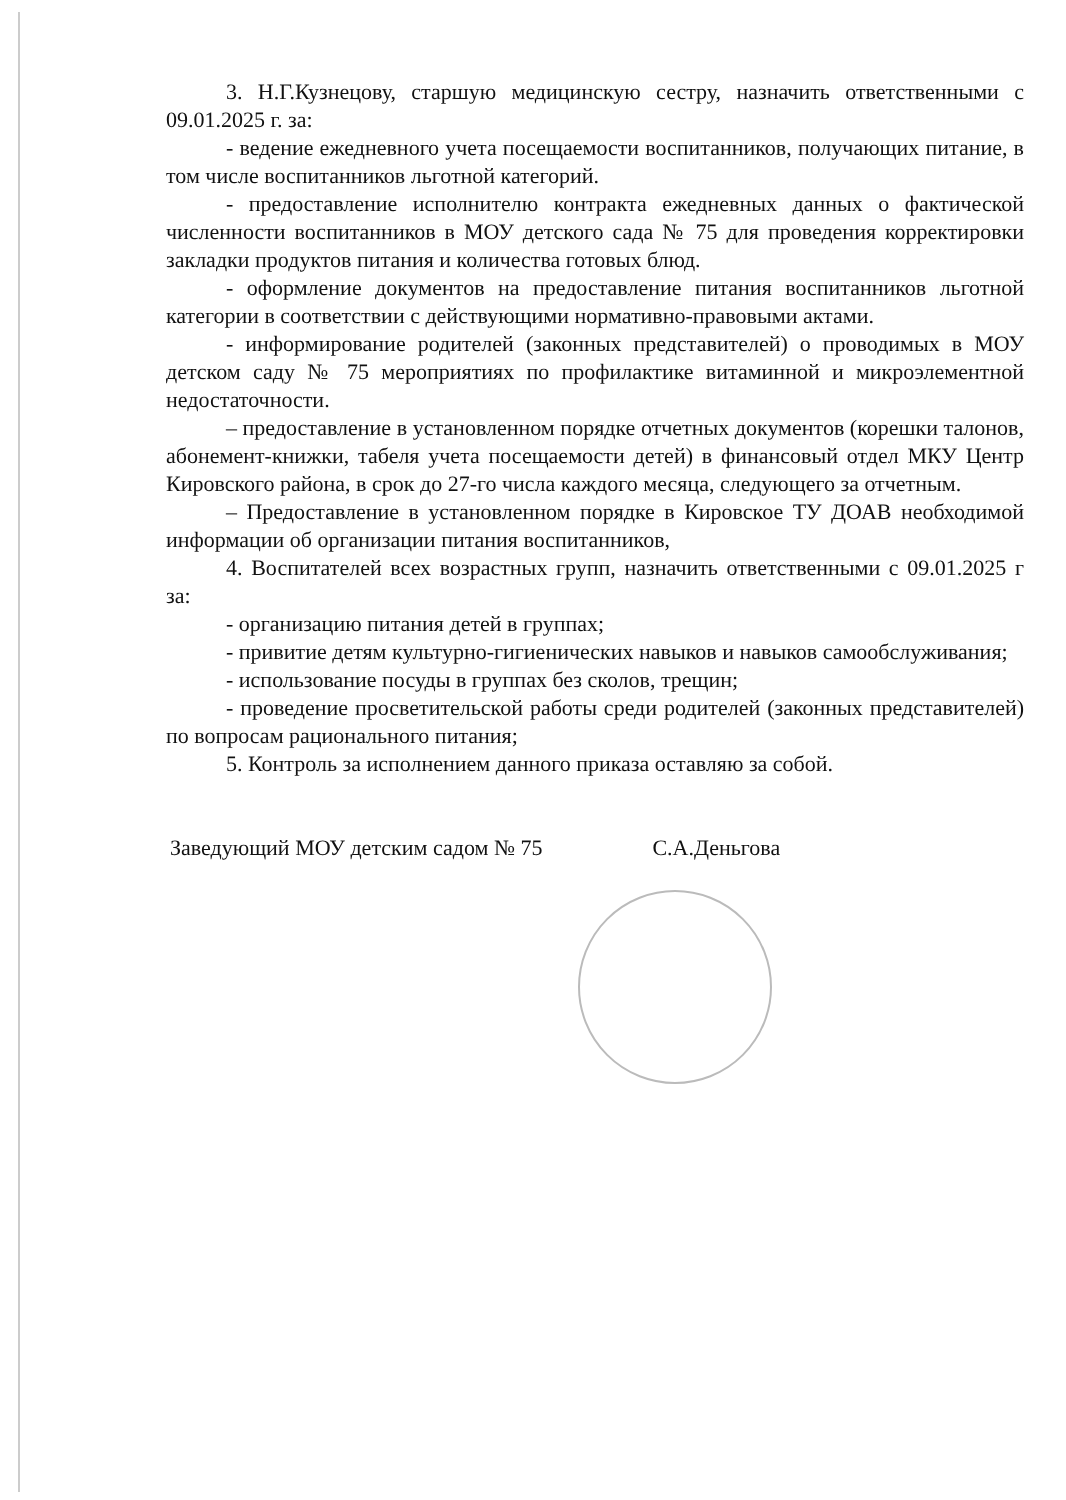3. Н.Г.Кузнецову, старшую медицинскую сестру, назначить ответственными с 09.01.2025 г. за:
- ведение ежедневного учета посещаемости воспитанников, получающих питание, в том числе воспитанников льготной категорий.
- предоставление исполнителю контракта ежедневных данных о фактической численности воспитанников в МОУ детского сада № 75 для проведения корректировки закладки продуктов питания и количества готовых блюд.
- оформление документов на предоставление питания воспитанников льготной категории в соответствии с действующими нормативно-правовыми актами.
- информирование родителей (законных представителей) о проводимых в МОУ детском саду № 75 мероприятиях по профилактике витаминной и микроэлементной недостаточности.
– предоставление в установленном порядке отчетных документов (корешки талонов, абонемент-книжки, табеля учета посещаемости детей) в финансовый отдел МКУ Центр Кировского района, в срок до 27-го числа каждого месяца, следующего за отчетным.
– Предоставление в установленном порядке в Кировское ТУ ДОАВ необходимой информации об организации питания воспитанников,
4. Воспитателей всех возрастных групп, назначить ответственными с 09.01.2025 г за:
- организацию питания детей в группах;
- привитие детям культурно-гигиенических навыков и навыков самообслуживания;
- использование посуды в группах без сколов, трещин;
- проведение просветительской работы среди родителей (законных представителей) по вопросам рационального питания;
5. Контроль за исполнением данного приказа оставляю за собой.
Заведующий МОУ детским садом № 75 С.А.Деньгова